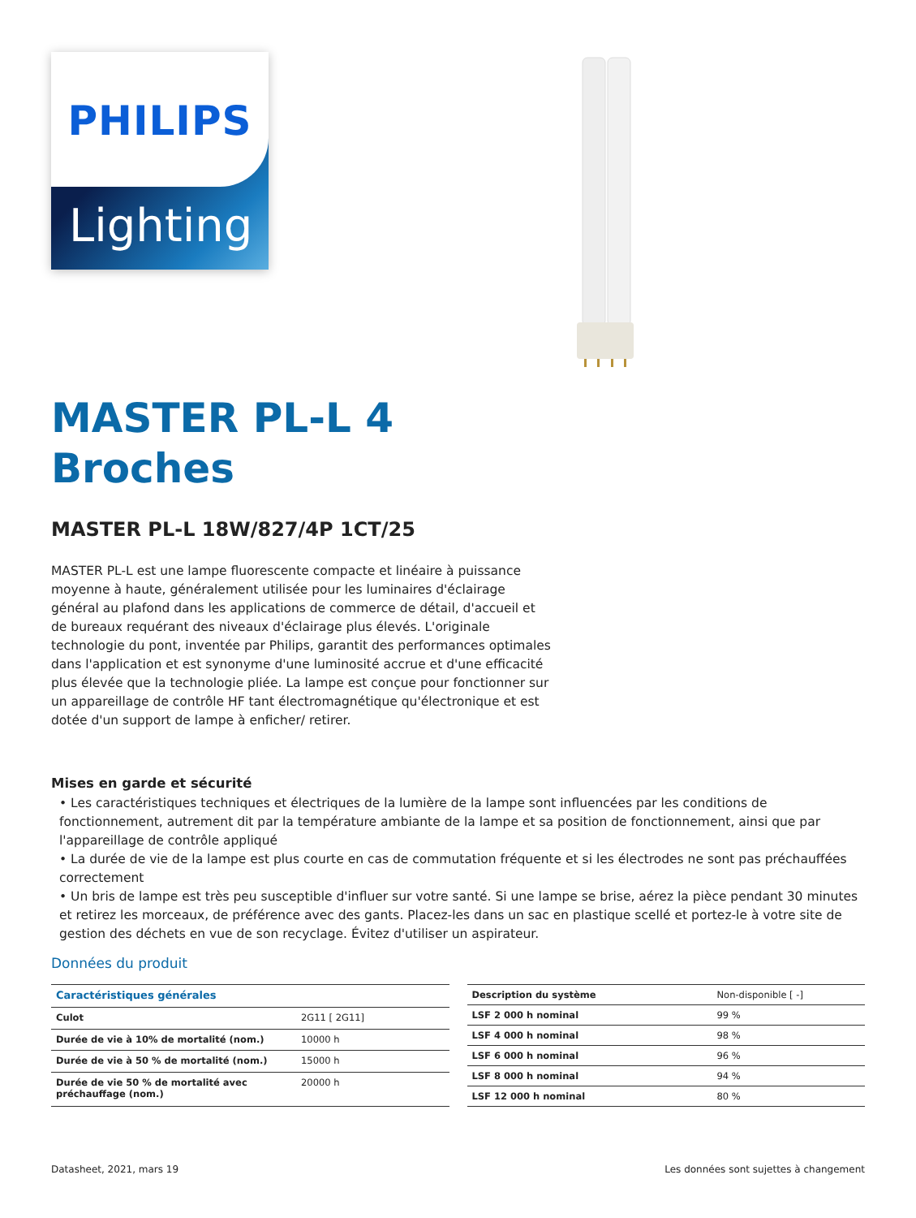PHILIPS
Lighting
MASTER PL-L 4
Broches
MASTER PL-L 18W/827/4P 1CT/25
MASTER PL-L est une lampe fluorescente compacte et linéaire à puissance moyenne à haute, généralement utilisée pour les luminaires d'éclairage général au plafond dans les applications de commerce de détail, d'accueil et de bureaux requérant des niveaux d'éclairage plus élevés. L'originale technologie du pont, inventée par Philips, garantit des performances optimales dans l'application et est synonyme d'une luminosité accrue et d'une efficacité plus élevée que la technologie pliée. La lampe est conçue pour fonctionner sur un appareillage de contrôle HF tant électromagnétique qu'électronique et est dotée d'un support de lampe à enficher/ retirer.
Mises en garde et sécurité
• Les caractéristiques techniques et électriques de la lumière de la lampe sont influencées par les conditions de fonctionnement, autrement dit par la température ambiante de la lampe et sa position de fonctionnement, ainsi que par l'appareillage de contrôle appliqué
• La durée de vie de la lampe est plus courte en cas de commutation fréquente et si les électrodes ne sont pas préchauffées correctement
• Un bris de lampe est très peu susceptible d'influer sur votre santé. Si une lampe se brise, aérez la pièce pendant 30 minutes et retirez les morceaux, de préférence avec des gants. Placez-les dans un sac en plastique scellé et portez-le à votre site de gestion des déchets en vue de son recyclage. Évitez d'utiliser un aspirateur.
Données du produit
| Caractéristiques générales | |
| --- | --- |
| Culot | 2G11 [ 2G11] |
| Durée de vie à 10% de mortalité (nom.) | 10000 h |
| Durée de vie à 50 % de mortalité (nom.) | 15000 h |
| Durée de vie 50 % de mortalité avec préchauffage (nom.) | 20000 h |
| Description du système | Non-disponible [ -] |
| LSF 2 000 h nominal | 99 % |
| LSF 4 000 h nominal | 98 % |
| LSF 6 000 h nominal | 96 % |
| LSF 8 000 h nominal | 94 % |
| LSF 12 000 h nominal | 80 % |
Datasheet, 2021, mars 19 Les données sont sujettes à changement